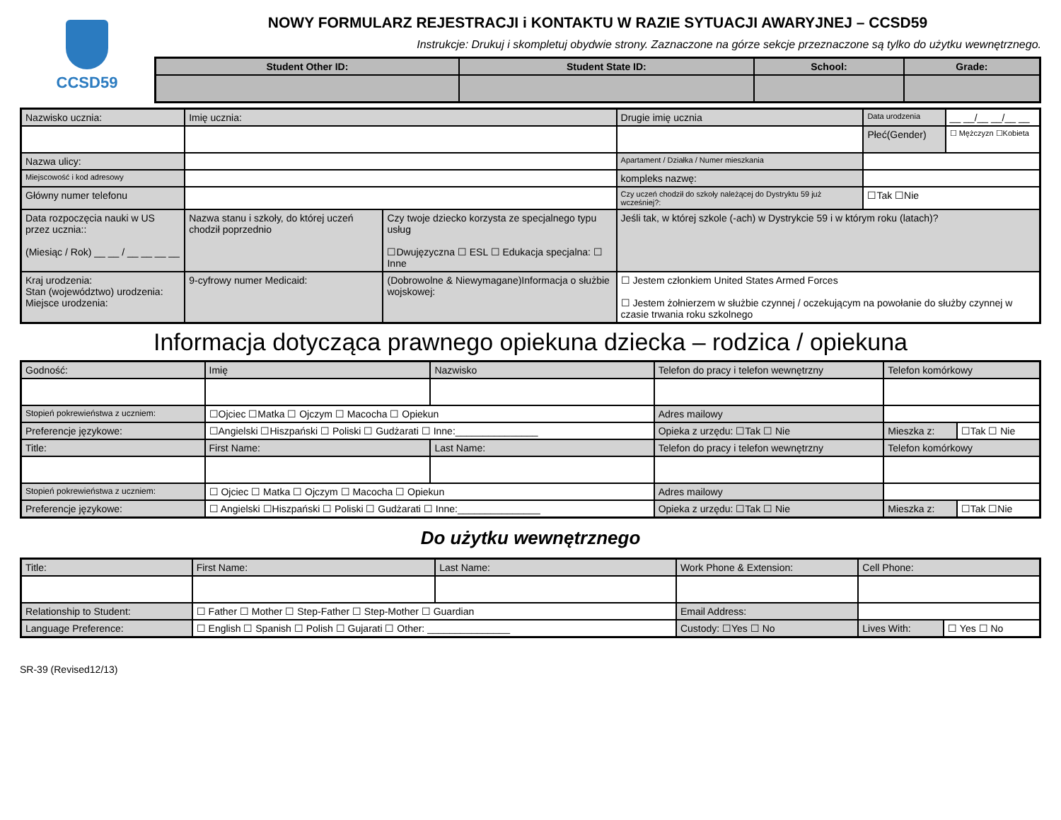CCSD59 NOWY FORMULARZ REJESTRACJI i KONTAKTU W RAZIE SYTUACJI AWARYJNEJ – CCSD59
Instrukcje: Drukuj i skompletuj obydwie strony. Zaznaczone na górze sekcje przeznaczone są tylko do użytku wewnętrznego.
| Student Other ID: | Student State ID: | School: | Grade: |
| --- | --- | --- | --- |
| Nazwisko ucznia: | Imię ucznia: | | Drugie imię ucznia | Data urodzenia | __ __/__ __/__ __ |
| | | | | Płeć(Gender) | ☐ Mężczyzn ☐Kobieta |
| Nazwa ulicy: | | | Apartament / Działka / Numer mieszkania | | |
| Miejscowość i kod adresowy | | | kompleks nazwę: | | |
| Główny numer telefonu | | | Czy uczeń chodził do szkoły należącej do Dystryktu 59 już wcześniej?: | ☐Tak ☐Nie | |
| Data rozpoczęcia nauki w US przez ucznia:: (Miesiąc / Rok) __ __ / __ __ __ __ | Nazwa stanu i szkoły, do której uczeń chodził poprzednio | Czy twoje dziecko korzysta ze specjalnego typu usług ☐Dwujęzyczna ☐ ESL ☐ Edukacja specjalna: ☐ Inne | Jeśli tak, w której szkole (-ach) w Dystrykcie 59 i w którym roku (latach)? | | |
| Kraj urodzenia: Stan (województwo) urodzenia: Miejsce urodzenia: | 9-cyfrowy numer Medicaid: | (Dobrowolne & Niewymagane)Informacja o służbie wojskowej: | ☐ Jestem członkiem United States Armed Forces ☐ Jestem żołnierzem w służbie czynnej / oczekującym na powołanie do służby czynnej w czasie trwania roku szkolnego | | |
Informacja dotycząca prawnego opiekuna dziecka – rodzica / opiekuna
| Godność: | Imię | Nazwisko | Telefon do pracy i telefon wewnętrzny | Telefon komórkowy | |
| Stopień pokrewieństwa z uczniem: | ☐Ojciec ☐Matka ☐ Ojczym ☐ Macocha ☐ Opiekun | | Adres mailowy | | |
| Preferencje językowe: | ☐Angielski ☐Hiszpański ☐ Poliski ☐ Gudżarati ☐ Inne:_______________ | | Opieka z urzędu: ☐Tak ☐ Nie | Mieszka z: | ☐Tak ☐ Nie |
| Title: | First Name: | Last Name: | Telefon do pracy i telefon wewnętrzny | Telefon komórkowy | |
| Stopień pokrewieństwa z uczniem: | ☐ Ojciec ☐ Matka ☐ Ojczym ☐ Macocha ☐ Opiekun | | Adres mailowy | | |
| Preferencje językowe: | ☐ Angielski ☐Hiszpański ☐ Poliski ☐ Gudżarati ☐ Inne:_______________ | | Opieka z urzędu: ☐Tak ☐ Nie | Mieszka z: | ☐Tak ☐Nie |
Do użytku wewnętrznego
| Title: | First Name: | Last Name: | Work Phone & Extension: | Cell Phone: | |
| Relationship to Student: | ☐ Father ☐ Mother ☐ Step-Father ☐ Step-Mother ☐ Guardian | | Email Address: | | |
| Language Preference: | ☐ English ☐ Spanish ☐ Polish ☐ Gujarati ☐ Other: _______________ | | Custody: ☐Yes ☐ No | Lives With: | ☐ Yes ☐ No |
SR-39 (Revised12/13)